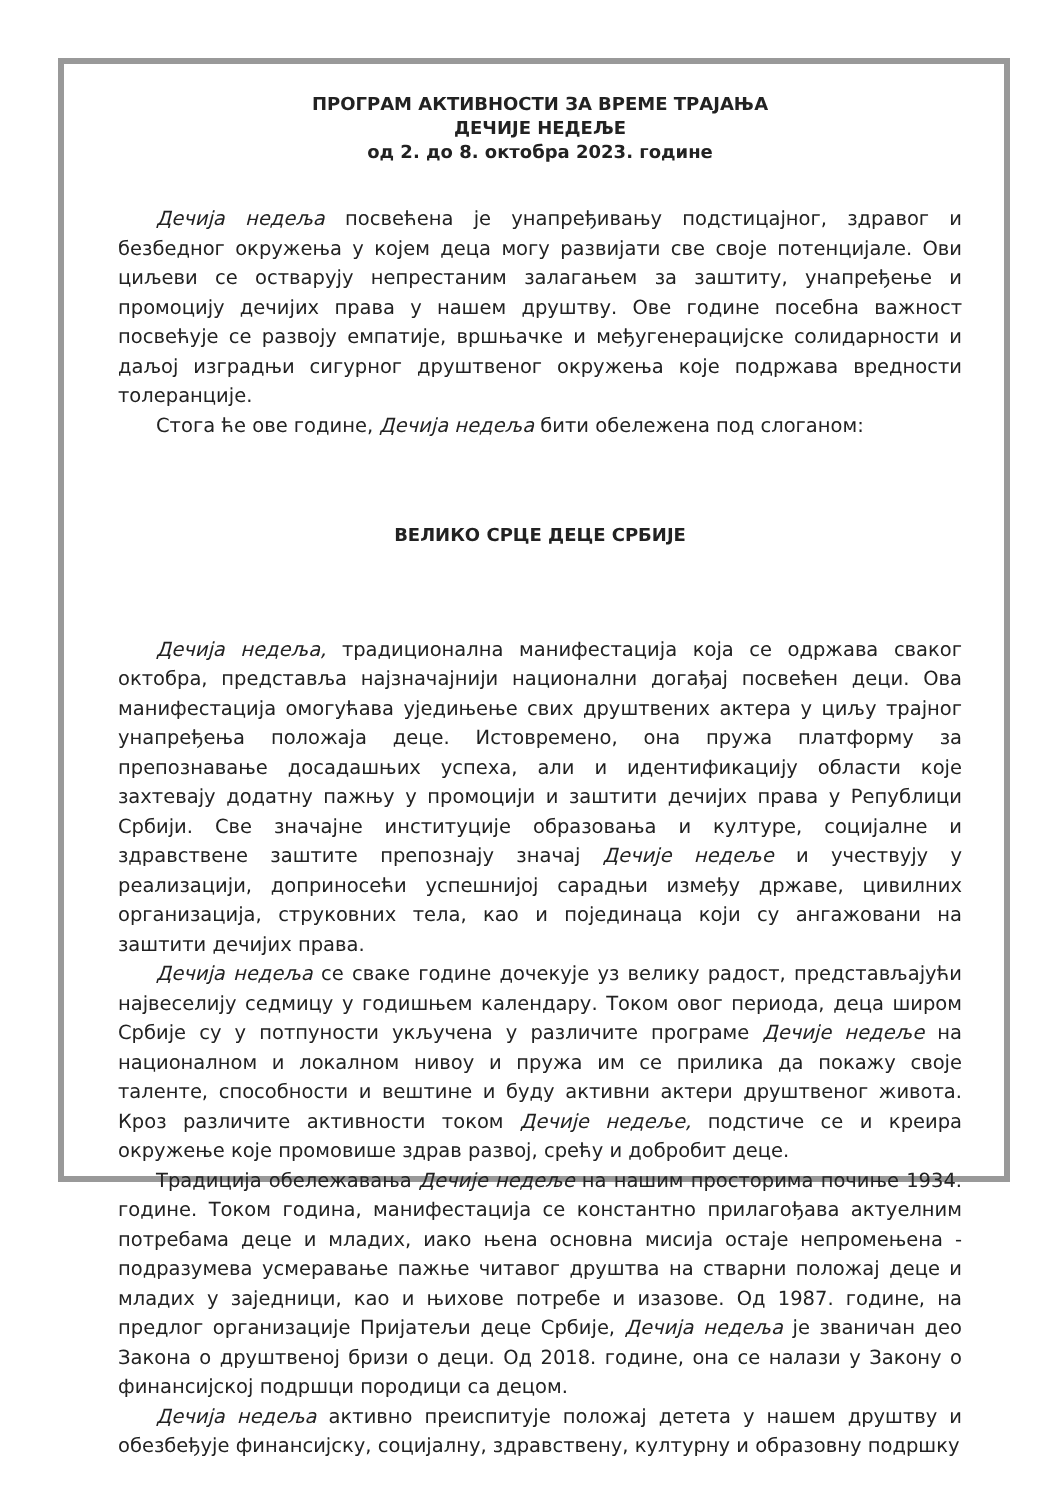ПРОГРАМ АКТИВНОСТИ ЗА ВРЕМЕ ТРАЈАЊА
ДЕЧИЈЕ НЕДЕЉЕ
од 2. до 8. октобра 2023. године
Дечија недеља посвећена је унапређивању подстицајног, здравог и безбедног окружења у којем деца могу развијати све своје потенцијале. Ови циљеви се остварују непрестаним залагањем за заштиту, унапређење и промоцију дечијих права у нашем друштву. Ове године посебна важност посвећује се развоју емпатије, вршњачке и међугенерацијске солидарности и даљој изградњи сигурног друштвеног окружења које подржава вредности толеранције.
Стога ће ове године, Дечија недеља бити обележена под слоганом:
ВЕЛИКО СРЦЕ ДЕЦЕ СРБИЈЕ
Дечија недеља, традиционална манифестација која се одржава сваког октобра, представља најзначајнији национални догађај посвећен деци. Ова манифестација омогућава уједињење свих друштвених актера у циљу трајног унапређења положаја деце. Истовремено, она пружа платформу за препознавање досадашњих успеха, али и идентификацију области које захтевају додатну пажњу у промоцији и заштити дечијих права у Републици Србији. Све значајне институције образовања и културе, социјалне и здравствене заштите препознају значај Дечије недеље и учествују у реализацији, доприносећи успешнијој сарадњи између државе, цивилних организација, струковних тела, као и појединаца који су ангажовани на заштити дечијих права.
Дечија недеља се сваке године дочекује уз велику радост, представљајући највеселију седмицу у годишњем календару. Током овог периода, деца широм Србије су у потпуности укључена у различите програме Дечије недеље на националном и локалном нивоу и пружа им се прилика да покажу своје таленте, способности и вештине и буду активни актери друштвеног живота. Кроз различите активности током Дечије недеље, подстиче се и креира окружење које промовише здрав развој, срећу и добробит деце.
Традиција обележавања Дечије недеље на нашим просторима почиње 1934. године. Током година, манифестација се константно прилагођава актуелним потребама деце и младих, иако њена основна мисија остаје непромењена - подразумева усмеравање пажње читавог друштва на стварни положај деце и младих у заједници, као и њихове потребе и изазове. Од 1987. године, на предлог организације Пријатељи деце Србије, Дечија недеља је званичан део Закона о друштвеној бризи о деци. Од 2018. године, она се налази у Закону о финансијској подршци породици са децом.
Дечија недеља активно преиспитује положај детета у нашем друштву и обезбеђује финансијску, социјалну, здравствену, културну и образовну подршку